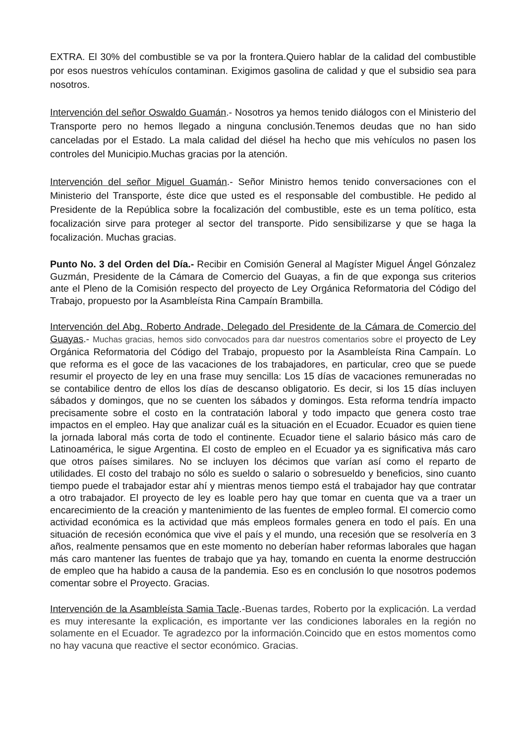EXTRA. El 30% del combustible se va por la frontera.Quiero hablar de la calidad del combustible por esos nuestros vehículos contaminan. Exigimos gasolina de calidad y que el subsidio sea para nosotros.
Intervención del señor Oswaldo Guamán.- Nosotros ya hemos tenido diálogos con el Ministerio del Transporte pero no hemos llegado a ninguna conclusión.Tenemos deudas que no han sido canceladas por el Estado. La mala calidad del diésel ha hecho que mis vehículos no pasen los controles del Municipio.Muchas gracias por la atención.
Intervención del señor Miguel Guamán.- Señor Ministro hemos tenido conversaciones con el Ministerio del Transporte, éste dice que usted es el responsable del combustible. He pedido al Presidente de la República sobre la focalización del combustible, este es un tema político, esta focalización sirve para proteger al sector del transporte. Pido sensibilizarse y que se haga la focalización. Muchas gracias.
Punto No. 3 del Orden del Día.- Recibir en Comisión General al Magíster Miguel Ángel Gónzalez Guzmán, Presidente de la Cámara de Comercio del Guayas, a fin de que exponga sus criterios ante el Pleno de la Comisión respecto del proyecto de Ley Orgánica Reformatoria del Código del Trabajo, propuesto por la Asambleísta Rina Campaín Brambilla.
Intervención del Abg. Roberto Andrade, Delegado del Presidente de la Cámara de Comercio del Guayas.- Muchas gracias, hemos sido convocados para dar nuestros comentarios sobre el proyecto de Ley Orgánica Reformatoria del Código del Trabajo, propuesto por la Asambleísta Rina Campaín. Lo que reforma es el goce de las vacaciones de los trabajadores, en particular, creo que se puede resumir el proyecto de ley en una frase muy sencilla: Los 15 días de vacaciones remuneradas no se contabilice dentro de ellos los días de descanso obligatorio. Es decir, si los 15 días incluyen sábados y domingos, que no se cuenten los sábados y domingos. Esta reforma tendría impacto precisamente sobre el costo en la contratación laboral y todo impacto que genera costo trae impactos en el empleo. Hay que analizar cuál es la situación en el Ecuador. Ecuador es quien tiene la jornada laboral más corta de todo el continente. Ecuador tiene el salario básico más caro de Latinoamérica, le sigue Argentina. El costo de empleo en el Ecuador ya es significativa más caro que otros países similares. No se incluyen los décimos que varían así como el reparto de utilidades. El costo del trabajo no sólo es sueldo o salario o sobresueldo y beneficios, sino cuanto tiempo puede el trabajador estar ahí y mientras menos tiempo está el trabajador hay que contratar a otro trabajador. El proyecto de ley es loable pero hay que tomar en cuenta que va a traer un encarecimiento de la creación y mantenimiento de las fuentes de empleo formal. El comercio como actividad económica es la actividad que más empleos formales genera en todo el país. En una situación de recesión económica que vive el país y el mundo, una recesión que se resolvería en 3 años, realmente pensamos que en este momento no deberían haber reformas laborales que hagan más caro mantener las fuentes de trabajo que ya hay, tomando en cuenta la enorme destrucción de empleo que ha habido a causa de la pandemia. Eso es en conclusión lo que nosotros podemos comentar sobre el Proyecto. Gracias.
Intervención de la Asambleísta Samia Tacle.-Buenas tardes, Roberto por la explicación. La verdad es muy interesante la explicación, es importante ver las condiciones laborales en la región no solamente en el Ecuador. Te agradezco por la información.Coincido que en estos momentos como no hay vacuna que reactive el sector económico. Gracias.